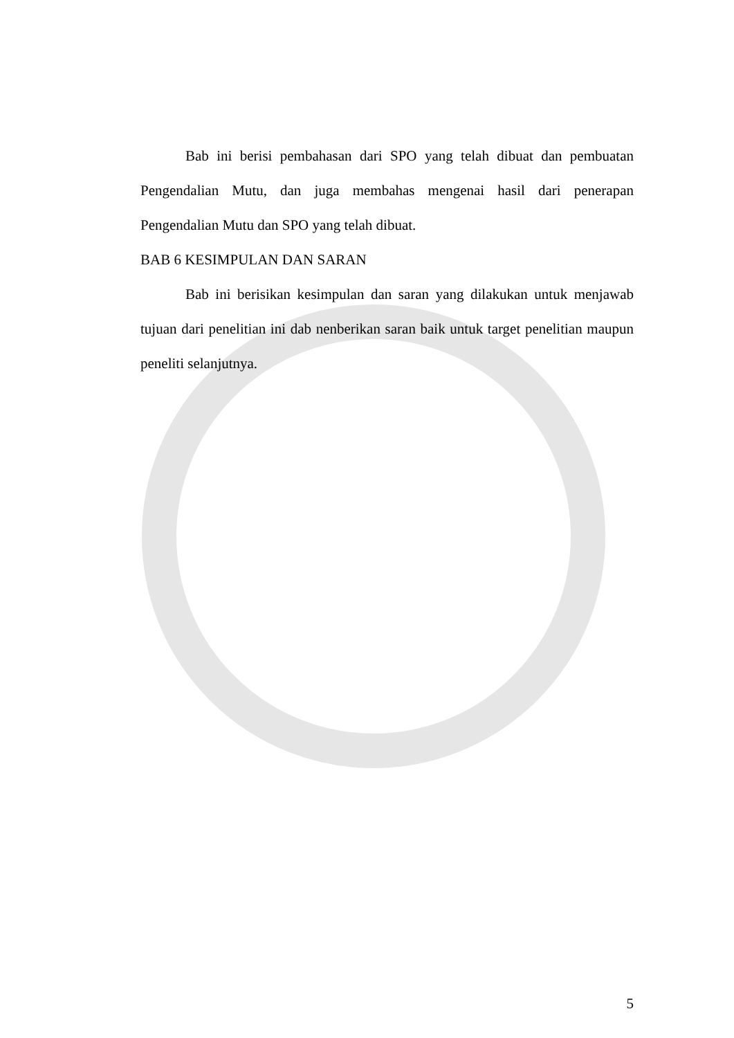Bab ini berisi pembahasan dari SPO yang telah dibuat dan pembuatan Pengendalian Mutu, dan juga membahas mengenai hasil dari penerapan Pengendalian Mutu dan SPO yang telah dibuat.
BAB 6 KESIMPULAN DAN SARAN
Bab ini berisikan kesimpulan dan saran yang dilakukan untuk menjawab tujuan dari penelitian ini dab nenberikan saran baik untuk target penelitian maupun peneliti selanjutnya.
5